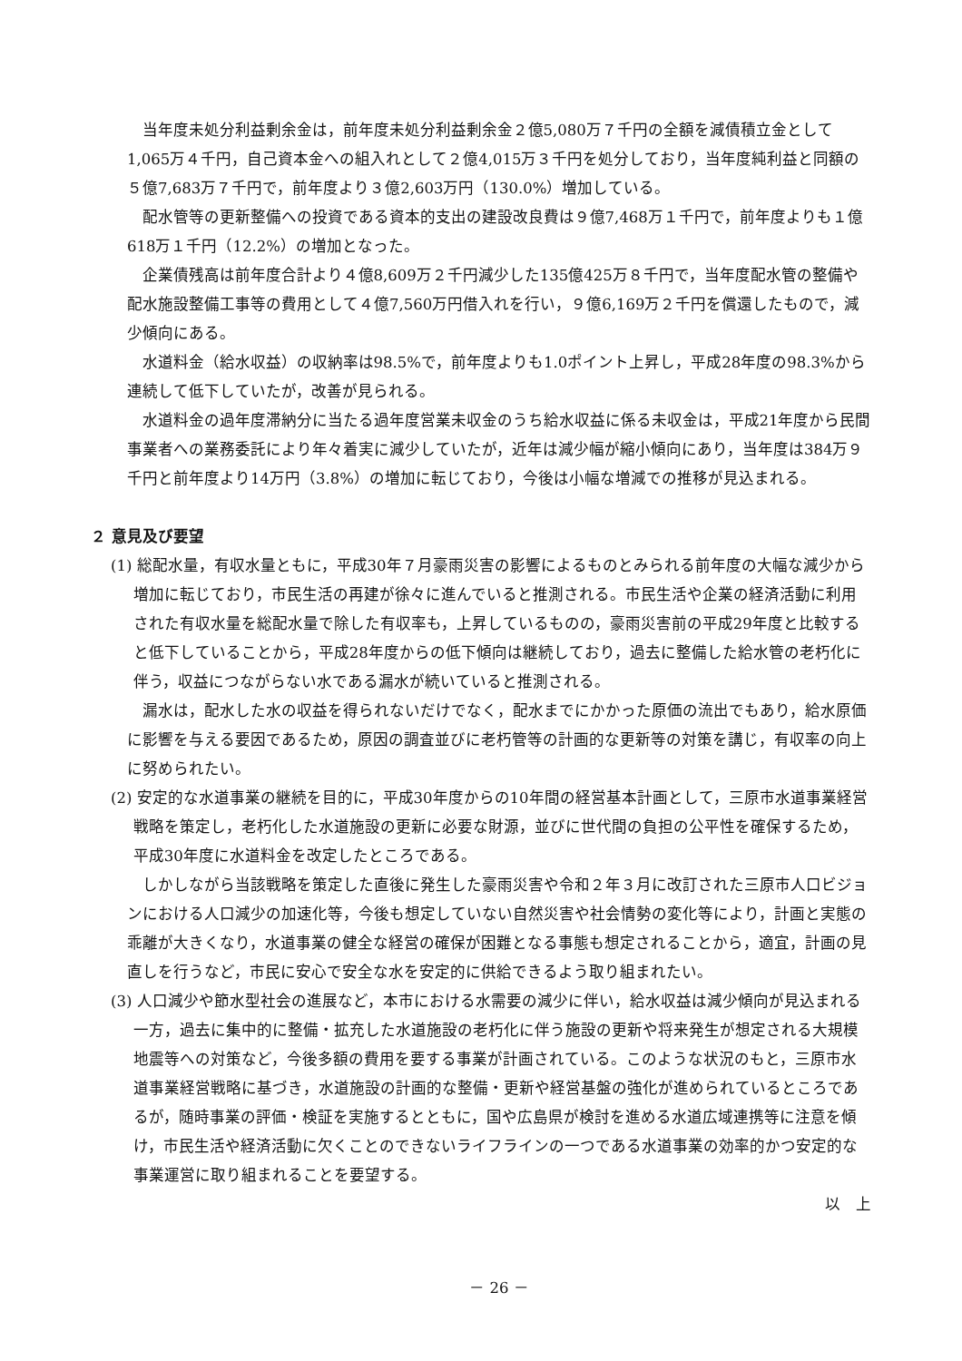当年度未処分利益剰余金は，前年度未処分利益剰余金２億5,080万７千円の全額を減債積立金として1,065万４千円，自己資本金への組入れとして２億4,015万３千円を処分しており，当年度純利益と同額の５億7,683万７千円で，前年度より３億2,603万円（130.0%）増加している。
配水管等の更新整備への投資である資本的支出の建設改良費は９億7,468万１千円で，前年度よりも１億618万１千円（12.2%）の増加となった。
企業債残高は前年度合計より４億8,609万２千円減少した135億425万８千円で，当年度配水管の整備や配水施設整備工事等の費用として４億7,560万円借入れを行い，９億6,169万２千円を償還したもので，減少傾向にある。
水道料金（給水収益）の収納率は98.5%で，前年度よりも1.0ポイント上昇し，平成28年度の98.3%から連続して低下していたが，改善が見られる。
水道料金の過年度滞納分に当たる過年度営業未収金のうち給水収益に係る未収金は，平成21年度から民間事業者への業務委託により年々着実に減少していたが，近年は減少幅が縮小傾向にあり，当年度は384万９千円と前年度より14万円（3.8%）の増加に転じており，今後は小幅な増減での推移が見込まれる。
２ 意見及び要望
(1) 総配水量，有収水量ともに，平成30年７月豪雨災害の影響によるものとみられる前年度の大幅な減少から増加に転じており，市民生活の再建が徐々に進んでいると推測される。市民生活や企業の経済活動に利用された有収水量を総配水量で除した有収率も，上昇しているものの，豪雨災害前の平成29年度と比較すると低下していることから，平成28年度からの低下傾向は継続しており，過去に整備した給水管の老朽化に伴う，収益につながらない水である漏水が続いていると推測される。
漏水は，配水した水の収益を得られないだけでなく，配水までにかかった原価の流出でもあり，給水原価に影響を与える要因であるため，原因の調査並びに老朽管等の計画的な更新等の対策を講じ，有収率の向上に努められたい。
(2) 安定的な水道事業の継続を目的に，平成30年度からの10年間の経営基本計画として，三原市水道事業経営戦略を策定し，老朽化した水道施設の更新に必要な財源，並びに世代間の負担の公平性を確保するため，平成30年度に水道料金を改定したところである。
しかしながら当該戦略を策定した直後に発生した豪雨災害や令和２年３月に改訂された三原市人口ビジョンにおける人口減少の加速化等，今後も想定していない自然災害や社会情勢の変化等により，計画と実態の乖離が大きくなり，水道事業の健全な経営の確保が困難となる事態も想定されることから，適宜，計画の見直しを行うなど，市民に安心で安全な水を安定的に供給できるよう取り組まれたい。
(3) 人口減少や節水型社会の進展など，本市における水需要の減少に伴い，給水収益は減少傾向が見込まれる一方，過去に集中的に整備・拡充した水道施設の老朽化に伴う施設の更新や将来発生が想定される大規模地震等への対策など，今後多額の費用を要する事業が計画されている。このような状況のもと，三原市水道事業経営戦略に基づき，水道施設の計画的な整備・更新や経営基盤の強化が進められているところであるが，随時事業の評価・検証を実施するとともに，国や広島県が検討を進める水道広域連携等に注意を傾け，市民生活や経済活動に欠くことのできないライフラインの一つである水道事業の効率的かつ安定的な事業運営に取り組まれることを要望する。
以　上
－ 26 －